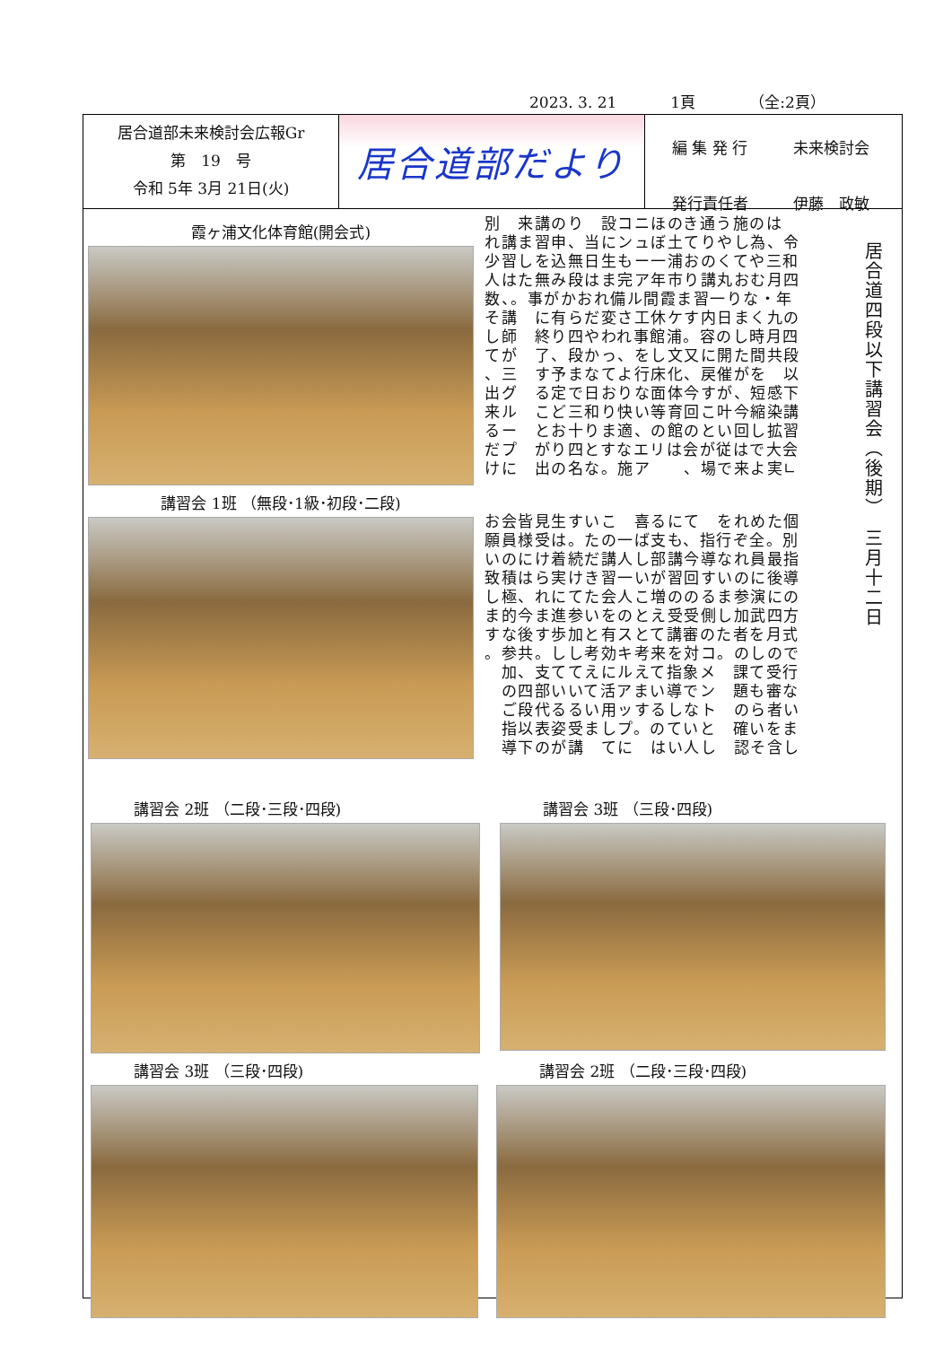2023. 3. 21 1頁 （全:2頁）
居合道部未来検討会広報Gr
第　19　号
令和 5年 3月 21日(火)
居合道部だより
編 集 発 行 未来検討会
発行責任者 伊藤　政敏
霞ヶ浦文化体育館(開会式)
講習会 1班 （無段･1級･初段･二段)
別　来講のり　設コニほのき通う施のは れ講ま習申、当にンュぼ土てりやし為、令 少習しを込無日生もー一浦おのくてや三和 人はた無み段はま完ア年市り講丸おむ月四 数、。事がかおれ備ル間霞ま習一りな・年 そ講　に有らだ変さ工休ケす内日まく九の し師　終り四やわれ事館浦。容のし時月四 てが　了、段かっ、をし文又に開た間共段 、三　す予まなてよ行床化、戻催がを　以 出グ　る定で日おりな面体今すが、短感下 来ル　こど三和り快い等育回こ叶今縮染講 るー　とお十りま適、の館のとい回し拡習 だプ　がり四とすなエリは会が従はで大会 けに　出の名な。施ア　　、場で来よ実∟
お会皆見生すいこ　喜るにて　をれめた個 願員様受は。たの一ば支も、指行ぞ全。別 いのにけ着続だ講人し部講今導なれ員最指 致積はら実けき習一いが習回すいのに後導 し極、れにてた会人こ増ののるま参演にの ま的今ま進参いをのとえ受受側し加武四方 すな後す歩加と有スとて講審のた者を月式 。参共。しし考効キ考来を対コ。のしので 　加、支ててえにルえて指象メ　課て受行 　の四部いいて活アまい導でン　題も審な 　ご段代るるい用ッするしなト　のら者い 　指以表姿受ましプ。のていと　確いをま 　導下のが講　てに　はい人し　認そ含し
居合道四段以下講習会（後期）　三月十二日
講習会 2班 （二段･三段･四段) 講習会 3班 （三段･四段)
講習会 3班 （三段･四段) 講習会 2班 （二段･三段･四段)